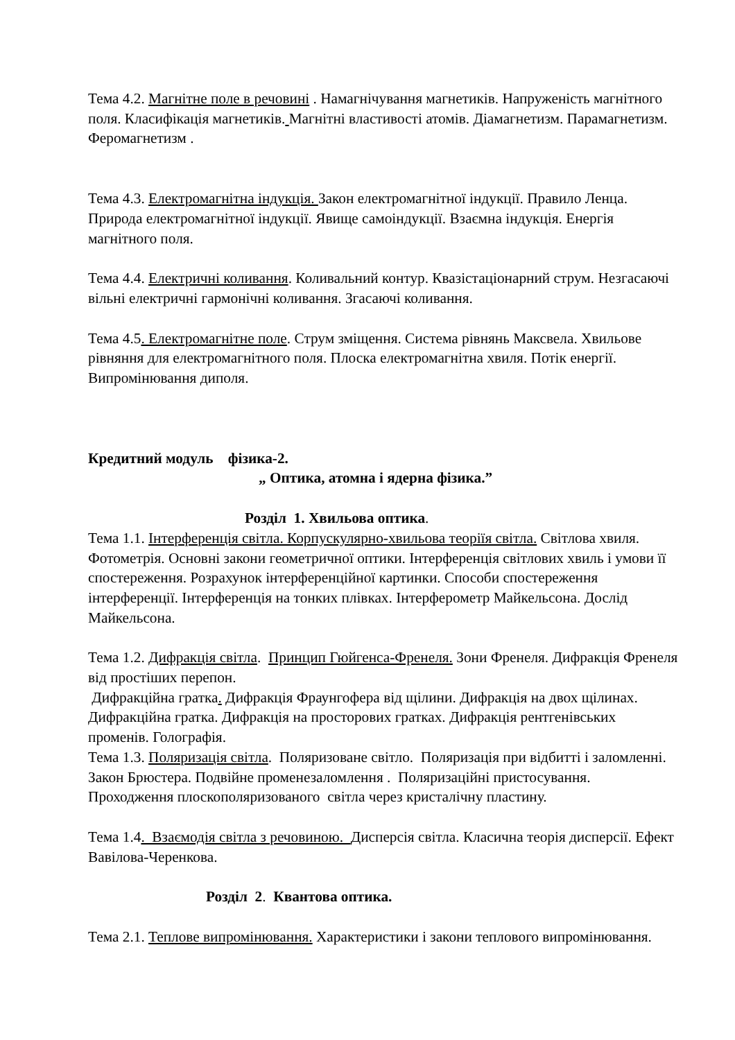Тема 4.2. Магнітне поле в речовині . Намагнічування магнетиків. Напруженість магнітного поля. Класифікація магнетиків. Магнітні властивості атомів. Діамагнетизм. Парамагнетизм. Феромагнетизм .
Тема 4.3. Електромагнітна індукція. Закон електромагнітної індукції. Правило Ленца. Природа електромагнітної індукції. Явище самоіндукції. Взаємна індукція. Енергія магнітного поля.
Тема 4.4. Електричні коливання. Коливальний контур. Квазістаціонарний струм. Незгасаючі вільні електричні гармонічні коливання. Згасаючі коливання.
Тема 4.5. Електромагнітне поле. Струм зміщення. Система рівнянь Максвела. Хвильове рівняння для електромагнітного поля. Плоска електромагнітна хвиля. Потік енергії. Випромінювання диполя.
Кредитний модуль фізика-2.
„ Оптика, атомна і ядерна фізика.”
Розділ 1. Хвильова оптика.
Тема 1.1. Інтерференція світла. Корпускулярно-хвильова теоріїя світла. Світлова хвиля. Фотометрія. Основні закони геометричної оптики. Інтерференція світлових хвиль і умови її спостереження. Розрахунок інтерференційної картинки. Способи спостереження інтерференції. Інтерференція на тонких плівках. Інтерферометр Майкельсона. Дослід Майкельсона.
Тема 1.2. Дифракція світла. Принцип Гюйгенса-Френеля. Зони Френеля. Дифракція Френеля від простіших перепон.
Дифракційна гратка. Дифракція Фраунгофера від щілини. Дифракція на двох щілинах. Дифракційна гратка. Дифракція на просторових гратках. Дифракція рентгенівських променів. Голографія.
Тема 1.3. Поляризація світла. Поляризоване світло. Поляризація при відбитті і заломленні. Закон Брюстера. Подвійне променезаломлення . Поляризаційні пристосування. Проходження плоскополяризованого світла через кристалічну пластину.
Тема 1.4. Взаємодія світла з речовиною. Дисперсія світла. Класична теорія дисперсії. Ефект Вавілова-Черенкова.
Розділ 2. Квантова оптика.
Тема 2.1. Теплове випромінювання. Характеристики і закони теплового випромінювання.